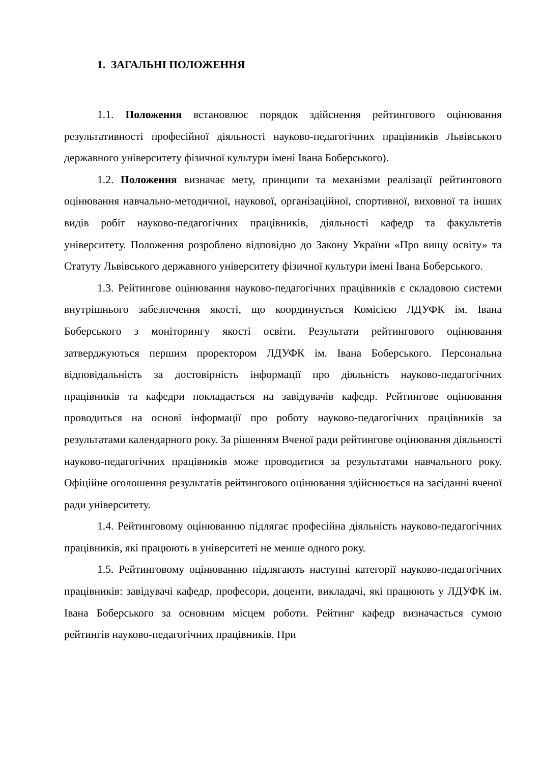1. ЗАГАЛЬНІ ПОЛОЖЕННЯ
1.1. Положення встановлює порядок здійснення рейтингового оцінювання результативності професійної діяльності науково-педагогічних працівників Львівського державного університету фізичної культури імені Івана Боберського).
1.2. Положення визначає мету, принципи та механізми реалізації рейтингового оцінювання навчально-методичної, наукової, організаційної, спортивної, виховної та інших видів робіт науково-педагогічних працівників, діяльності кафедр та факультетів університету. Положення розроблено відповідно до Закону України «Про вищу освіту» та Статуту Львівського державного університету фізичної культури імені Івана Боберського.
1.3. Рейтингове оцінювання науково-педагогічних працівників є складовою системи внутрішнього забезпечення якості, що координується Комісією ЛДУФК ім. Івана Боберського з моніторингу якості освіти. Результати рейтингового оцінювання затверджуються першим проректором ЛДУФК ім. Івана Боберського. Персональна відповідальність за достовірність інформації про діяльність науково-педагогічних працівників та кафедри покладається на завідувачів кафедр. Рейтингове оцінювання проводиться на основі інформації про роботу науково-педагогічних працівників за результатами календарного року. За рішенням Вченої ради рейтингове оцінювання діяльності науково-педагогічних працівників може проводитися за результатами навчального року. Офіційне оголошення результатів рейтингового оцінювання здійснюється на засіданні вченої ради університету.
1.4. Рейтинговому оцінюванню підлягає професійна діяльність науково-педагогічних працівників, які працюють в університеті не менше одного року.
1.5. Рейтинговому оцінюванню підлягають наступні категорії науково-педагогічних працівників: завідувачі кафедр, професори, доценти, викладачі, які працюють у ЛДУФК ім. Івана Боберського за основним місцем роботи. Рейтинг кафедр визначається сумою рейтингів науково-педагогічних працівників. При